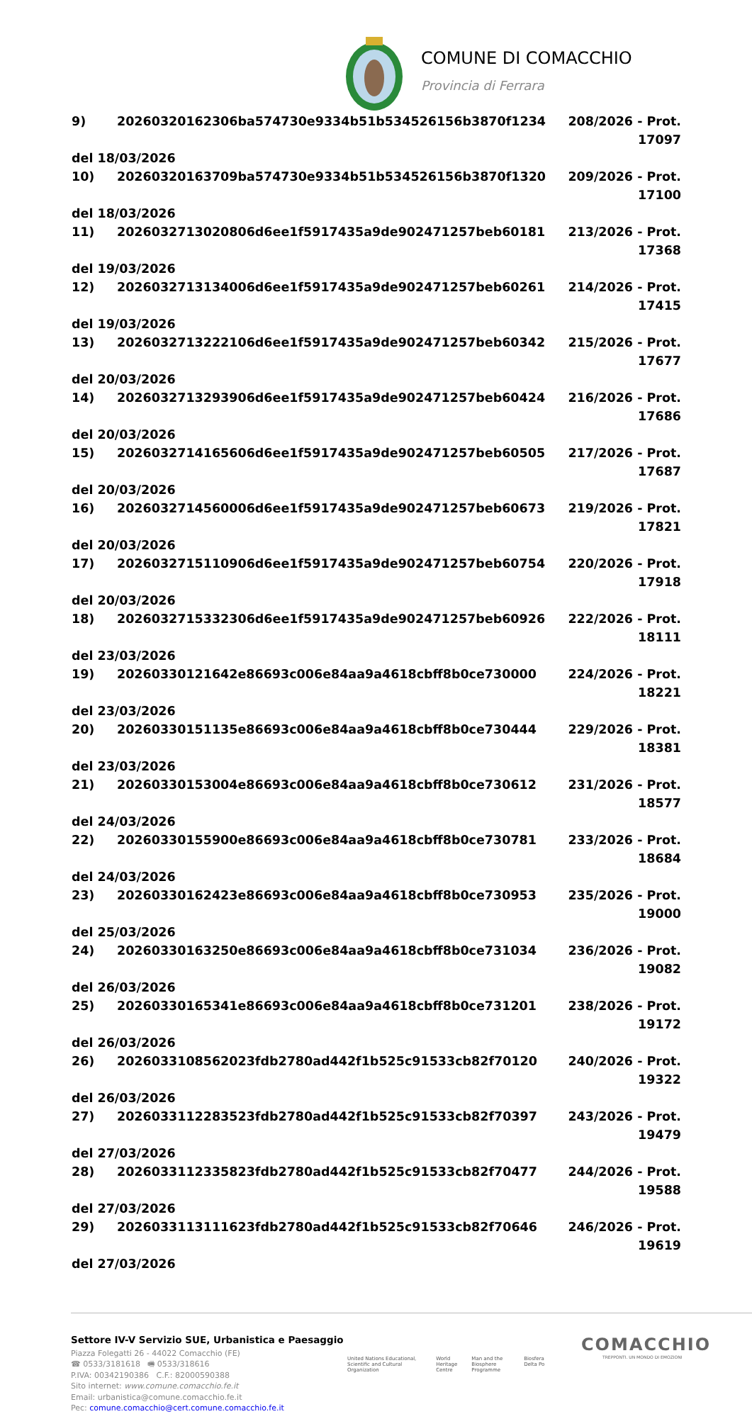COMUNE DI COMACCHIO
Provincia di Ferrara
9) 20260320162306ba574730e9334b51b534526156b3870f1234 208/2026 - Prot. 17097
del 18/03/2026
10) 20260320163709ba574730e9334b51b534526156b3870f1320 209/2026 - Prot. 17100
del 18/03/2026
11) 2026032713020806d6ee1f5917435a9de902471257beb60181 213/2026 - Prot. 17368
del 19/03/2026
12) 2026032713134006d6ee1f5917435a9de902471257beb60261 214/2026 - Prot. 17415
del 19/03/2026
13) 2026032713222106d6ee1f5917435a9de902471257beb60342 215/2026 - Prot. 17677
del 20/03/2026
14) 2026032713293906d6ee1f5917435a9de902471257beb60424 216/2026 - Prot. 17686
del 20/03/2026
15) 2026032714165606d6ee1f5917435a9de902471257beb60505 217/2026 - Prot. 17687
del 20/03/2026
16) 2026032714560006d6ee1f5917435a9de902471257beb60673 219/2026 - Prot. 17821
del 20/03/2026
17) 2026032715110906d6ee1f5917435a9de902471257beb60754 220/2026 - Prot. 17918
del 20/03/2026
18) 2026032715332306d6ee1f5917435a9de902471257beb60926 222/2026 - Prot. 18111
del 23/03/2026
19) 20260330121642e86693c006e84aa9a4618cbff8b0ce730000 224/2026 - Prot. 18221
del 23/03/2026
20) 20260330151135e86693c006e84aa9a4618cbff8b0ce730444 229/2026 - Prot. 18381
del 23/03/2026
21) 20260330153004e86693c006e84aa9a4618cbff8b0ce730612 231/2026 - Prot. 18577
del 24/03/2026
22) 20260330155900e86693c006e84aa9a4618cbff8b0ce730781 233/2026 - Prot. 18684
del 24/03/2026
23) 20260330162423e86693c006e84aa9a4618cbff8b0ce730953 235/2026 - Prot. 19000
del 25/03/2026
24) 20260330163250e86693c006e84aa9a4618cbff8b0ce731034 236/2026 - Prot. 19082
del 26/03/2026
25) 20260330165341e86693c006e84aa9a4618cbff8b0ce731201 238/2026 - Prot. 19172
del 26/03/2026
26) 2026033108562023fdb2780ad442f1b525c91533cb82f70120 240/2026 - Prot. 19322
del 26/03/2026
27) 2026033112283523fdb2780ad442f1b525c91533cb82f70397 243/2026 - Prot. 19479
del 27/03/2026
28) 2026033112335823fdb2780ad442f1b525c91533cb82f70477 244/2026 - Prot. 19588
del 27/03/2026
29) 2026033113111623fdb2780ad442f1b525c91533cb82f70646 246/2026 - Prot. 19619
del 27/03/2026
Settore IV-V Servizio SUE, Urbanistica e Paesaggio
Piazza Folegatti 26 - 44022 Comacchio (FE)
☎ 0533/3181618 🖷 0533/318616
P.IVA: 00342190386 C.F.: 82000590388
Sito internet: www.comune.comacchio.fe.it
Email: urbanistica@comune.comacchio.fe.it
Pec: comune.comacchio@cert.comune.comacchio.fe.it
United Nations Educational, Scientific and Cultural Organization World Heritage Centre Man and the Biosphere Programme Biosfera Delta Po
COMACCHIO
TREPPONTI. UN MONDO DI EMOZIONI